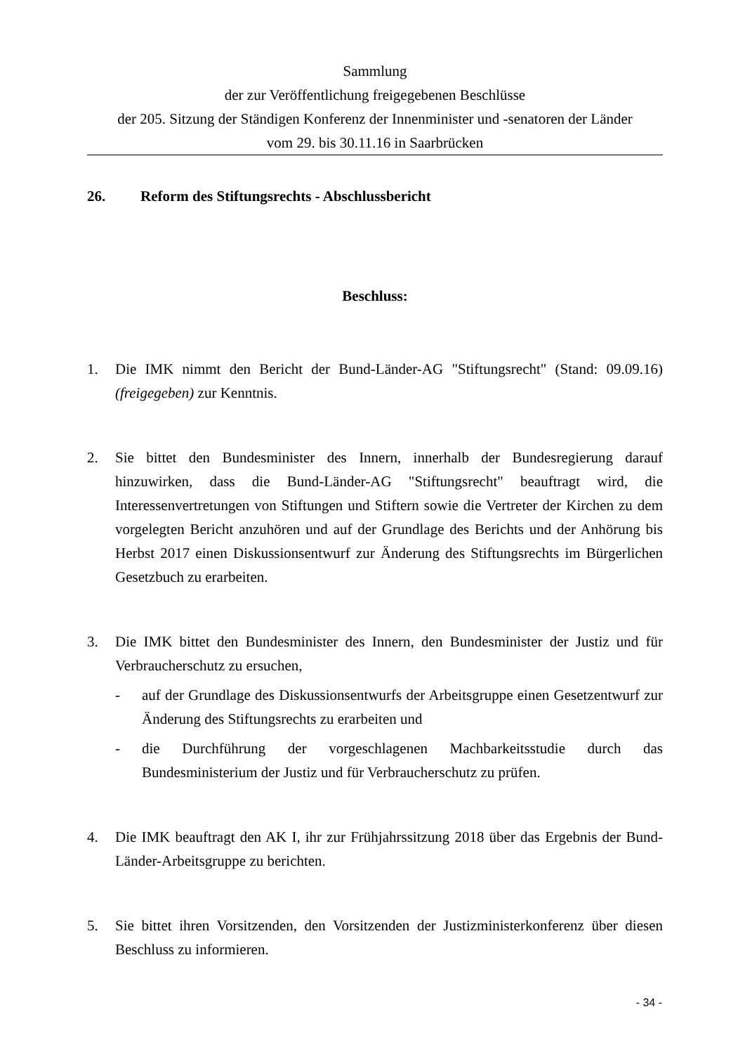Sammlung
der zur Veröffentlichung freigegebenen Beschlüsse
der 205. Sitzung der Ständigen Konferenz der Innenminister und -senatoren der Länder
vom 29. bis 30.11.16 in Saarbrücken
26. Reform des Stiftungsrechts - Abschlussbericht
Beschluss:
1. Die IMK nimmt den Bericht der Bund-Länder-AG "Stiftungsrecht" (Stand: 09.09.16) (freigegeben) zur Kenntnis.
2. Sie bittet den Bundesminister des Innern, innerhalb der Bundesregierung darauf hinzuwirken, dass die Bund-Länder-AG "Stiftungsrecht" beauftragt wird, die Interessenvertretungen von Stiftungen und Stiftern sowie die Vertreter der Kirchen zu dem vorgelegten Bericht anzuhören und auf der Grundlage des Berichts und der Anhörung bis Herbst 2017 einen Diskussionsentwurf zur Änderung des Stiftungsrechts im Bürgerlichen Gesetzbuch zu erarbeiten.
3. Die IMK bittet den Bundesminister des Innern, den Bundesminister der Justiz und für Verbraucherschutz zu ersuchen,
- auf der Grundlage des Diskussionsentwurfs der Arbeitsgruppe einen Gesetzentwurf zur Änderung des Stiftungsrechts zu erarbeiten und
- die Durchführung der vorgeschlagenen Machbarkeitsstudie durch das Bundesministerium der Justiz und für Verbraucherschutz zu prüfen.
4. Die IMK beauftragt den AK I, ihr zur Frühjahrssitzung 2018 über das Ergebnis der Bund-Länder-Arbeitsgruppe zu berichten.
5. Sie bittet ihren Vorsitzenden, den Vorsitzenden der Justizministerkonferenz über diesen Beschluss zu informieren.
- 34 -